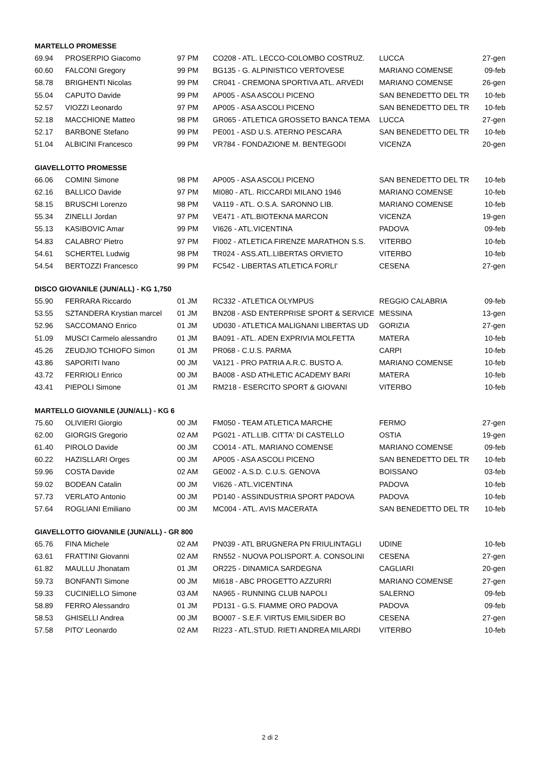| MARTELLO PROMESSE | | | | | |
| --- | --- | --- | --- | --- | --- |
| 69.94 | PROSERPIO Giacomo | 97 PM | CO208 - ATL. LECCO-COLOMBO COSTRUZ. | LUCCA | 27-gen |
| 60.60 | FALCONI Gregory | 99 PM | BG135 - G. ALPINISTICO VERTOVESE | MARIANO COMENSE | 09-feb |
| 58.78 | BRIGHENTI Nicolas | 99 PM | CR041 - CREMONA SPORTIVA ATL. ARVEDI | MARIANO COMENSE | 26-gen |
| 55.04 | CAPUTO Davide | 99 PM | AP005 - ASA ASCOLI PICENO | SAN BENEDETTO DEL TR | 10-feb |
| 52.57 | VIOZZI Leonardo | 97 PM | AP005 - ASA ASCOLI PICENO | SAN BENEDETTO DEL TR | 10-feb |
| 52.18 | MACCHIONE Matteo | 98 PM | GR065 - ATLETICA GROSSETO BANCA TEMA | LUCCA | 27-gen |
| 52.17 | BARBONE Stefano | 99 PM | PE001 - ASD U.S. ATERNO PESCARA | SAN BENEDETTO DEL TR | 10-feb |
| 51.04 | ALBICINI Francesco | 99 PM | VR784 - FONDAZIONE M. BENTEGODI | VICENZA | 20-gen |
| GIAVELLOTTO PROMESSE | | | | | |
| --- | --- | --- | --- | --- | --- |
| 66.06 | COMINI Simone | 98 PM | AP005 - ASA ASCOLI PICENO | SAN BENEDETTO DEL TR | 10-feb |
| 62.16 | BALLICO Davide | 97 PM | MI080 - ATL. RICCARDI MILANO 1946 | MARIANO COMENSE | 10-feb |
| 58.15 | BRUSCHI Lorenzo | 98 PM | VA119 - ATL. O.S.A. SARONNO LIB. | MARIANO COMENSE | 10-feb |
| 55.34 | ZINELLI Jordan | 97 PM | VE471 - ATL.BIOTEKNA MARCON | VICENZA | 19-gen |
| 55.13 | KASIBOVIC Amar | 99 PM | VI626 - ATL.VICENTINA | PADOVA | 09-feb |
| 54.83 | CALABRO' Pietro | 97 PM | FI002 - ATLETICA FIRENZE MARATHON S.S. | VITERBO | 10-feb |
| 54.61 | SCHERTEL Ludwig | 98 PM | TR024 - ASS.ATL.LIBERTAS ORVIETO | VITERBO | 10-feb |
| 54.54 | BERTOZZI Francesco | 99 PM | FC542 - LIBERTAS ATLETICA FORLI' | CESENA | 27-gen |
| DISCO GIOVANILE (JUN/ALL) - KG 1,750 | | | | | |
| --- | --- | --- | --- | --- | --- |
| 55.90 | FERRARA Riccardo | 01 JM | RC332 - ATLETICA OLYMPUS | REGGIO CALABRIA | 09-feb |
| 53.55 | SZTANDERA Krystian marcel | 01 JM | BN208 - ASD ENTERPRISE SPORT & SERVICE | MESSINA | 13-gen |
| 52.96 | SACCOMANO Enrico | 01 JM | UD030 - ATLETICA MALIGNANI LIBERTAS UD | GORIZIA | 27-gen |
| 51.09 | MUSCI Carmelo alessandro | 01 JM | BA091 - ATL. ADEN EXPRIVIA MOLFETTA | MATERA | 10-feb |
| 45.26 | ZEUDJIO TCHIOFO Simon | 01 JM | PR068 - C.U.S. PARMA | CARPI | 10-feb |
| 43.86 | SAPORITI Ivano | 00 JM | VA121 - PRO PATRIA A.R.C. BUSTO A. | MARIANO COMENSE | 10-feb |
| 43.72 | FERRIOLI Enrico | 00 JM | BA008 - ASD ATHLETIC ACADEMY BARI | MATERA | 10-feb |
| 43.41 | PIEPOLI Simone | 01 JM | RM218 - ESERCITO SPORT & GIOVANI | VITERBO | 10-feb |
| MARTELLO GIOVANILE (JUN/ALL) - KG 6 | | | | | |
| --- | --- | --- | --- | --- | --- |
| 75.60 | OLIVIERI Giorgio | 00 JM | FM050 - TEAM ATLETICA MARCHE | FERMO | 27-gen |
| 62.00 | GIORGIS Gregorio | 02 AM | PG021 - ATL.LIB. CITTA' DI CASTELLO | OSTIA | 19-gen |
| 61.40 | PIROLO Davide | 00 JM | CO014 - ATL. MARIANO COMENSE | MARIANO COMENSE | 09-feb |
| 60.22 | HAZISLLARI Orges | 00 JM | AP005 - ASA ASCOLI PICENO | SAN BENEDETTO DEL TR | 10-feb |
| 59.96 | COSTA Davide | 02 AM | GE002 - A.S.D. C.U.S. GENOVA | BOISSANO | 03-feb |
| 59.02 | BODEAN Catalin | 00 JM | VI626 - ATL.VICENTINA | PADOVA | 10-feb |
| 57.73 | VERLATO Antonio | 00 JM | PD140 - ASSINDUSTRIA SPORT PADOVA | PADOVA | 10-feb |
| 57.64 | ROGLIANI Emiliano | 00 JM | MC004 - ATL. AVIS MACERATA | SAN BENEDETTO DEL TR | 10-feb |
| GIAVELLOTTO GIOVANILE (JUN/ALL) - GR 800 | | | | | |
| --- | --- | --- | --- | --- | --- |
| 65.76 | FINA Michele | 02 AM | PN039 - ATL BRUGNERA PN FRIULINTAGLI | UDINE | 10-feb |
| 63.61 | FRATTINI Giovanni | 02 AM | RN552 - NUOVA POLISPORT. A. CONSOLINI | CESENA | 27-gen |
| 61.82 | MAULLU Jhonatam | 01 JM | OR225 - DINAMICA SARDEGNA | CAGLIARI | 20-gen |
| 59.73 | BONFANTI Simone | 00 JM | MI618 - ABC PROGETTO AZZURRI | MARIANO COMENSE | 27-gen |
| 59.33 | CUCINIELLO Simone | 03 AM | NA965 - RUNNING CLUB NAPOLI | SALERNO | 09-feb |
| 58.89 | FERRO Alessandro | 01 JM | PD131 - G.S. FIAMME ORO PADOVA | PADOVA | 09-feb |
| 58.53 | GHISELLI Andrea | 00 JM | BO007 - S.E.F. VIRTUS EMILSIDER BO | CESENA | 27-gen |
| 57.58 | PITO' Leonardo | 02 AM | RI223 - ATL.STUD. RIETI ANDREA MILARDI | VITERBO | 10-feb |
2 di 2